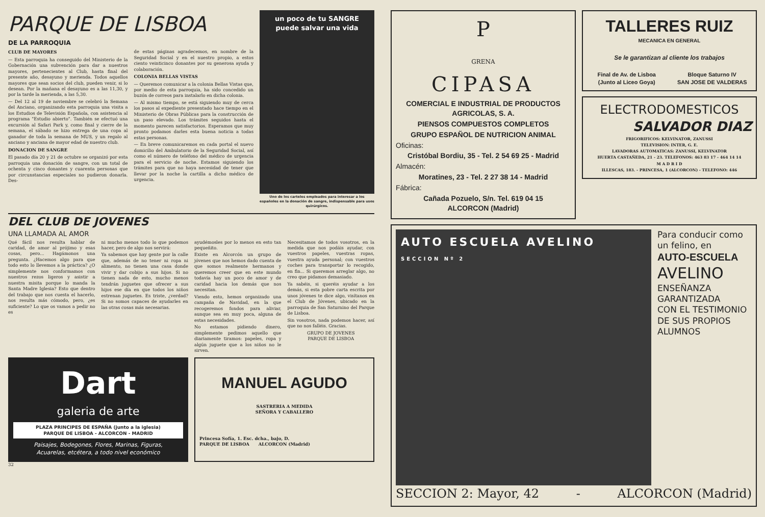PARQUE DE LISBOA
DE LA PARROQUIA
CLUB DE MAYORES
— Esta parroquia ha conseguido del Ministerio de la Gobernación una subvención para dar a nuestros mayores, pertenecientes al Club, hasta final del presente año, desayuno y merienda. Todos aquellos mayores que sean socios del club, pueden venir, si lo desean. Por la mañana el desayuno es a las 11,30, y por la tarde la merienda, a las 5,30.
— Del 12 al 19 de noviembre se celebró la Semana del Anciano, organizando esta parroquia una visita a los Estudios de Televisión Española, con asistencia al programa "Estudio abierto". También se efectuó una excursión al Safari Park y, como final y cierre de la semana, el sábado se hizo entrega de una copa al ganador de toda la semana de MUS, y un regalo al anciano y anciana de mayor edad de nuestro club.
DONACION DE SANGRE
El pasado día 20 y 21 de octubre se organizó por esta parroquia una donación de sangre, con un total de ochenta y cinco donantes y cuarenta personas que por circunstancias especiales no pudieron donarla. Des-
de estas páginas agradecemos, en nombre de la Seguridad Social y en el nuestro propio, a estos ciento veinticinco donantes por su generosa ayuda y colaboración.
COLONIA BELLAS VISTAS
— Queremos comunicar a la colonia Bellas Vistas que, por medio de esta parroquia, ha sido concedido un buzón de correos para instalarlo en dicha colonia.
— Al mismo tiempo, se está siguiendo muy de cerca los pasos al expediente presentado hace tiempo en el Ministerio de Obras Públicas para la construcción de un paso elevado. Los trámites seguidos hasta el momento parecen satisfactorios. Esperamos que muy pronto podamos darles esta buena noticia a todas estas personas.
— En breve comunicaremos en cada portal el nuevo domicilio del Ambulatorio de la Seguridad Social, así como el número de teléfono del médico de urgencia para el servicio de noche. Estamos siguiendo los trámites para que no haya necesidad de tener que llevar por la noche la cartilla a dicho médico de urgencia.
un poco de tu SANGRE
puede salvar una vida
Uno de los carteles empleados para interesar a los españoles en la donación de sangre, indispensable para usos quirúrgicos.
DEL CLUB DE JOVENES
UNA LLAMADA AL AMOR
Qué fácil nos resulta hablar de caridad, de amor al prójimo y esas cosas, pero... Hagámonos una pregunta. ¿Hacemos algo para que todo esto lo llevemos a la práctica? ¿O simplemente nos conformamos con nuestros rezos ligeros y asistir a nuestra misita porque lo manda la Santa Madre Iglesia? Esto que dentro del trabajo que nos cuesta el hacerlo, nos resulta más cómodo, pero, ¿es suficiente? Lo que os vamos a pedir no es
ni mucho menos todo lo que podemos hacer, pero de algo nos servirá:
Ya sabemos que hay gente por la calle que, además de no tener ni ropa ni alimento, no tienen una casa donde vivir y dar cobijo a sus hijos. Si no tienen nada de esto, mucho menos tendrán juguetes que ofrecer a sus hijos ese día en que todos los niños estrenan juguetes. Es triste, ¿verdad? Si no somos capaces de ayudarles en las otras cosas más necesarias.
ayudémosles por lo menos en esto tan pequeñito.
Existe en Alcorcón un grupo de jóvenes que nos hemos dado cuenta de que somos realmente hermanos y queremos creer que en este mundo todavía hay un poco de amor y de caridad hacia los demás que nos necesitan.
Viendo esto, hemos organizado una campaña de Navidad, en la que recogeremos fondos para aliviar, aunque sea en muy poca, alguna de estas necesidades.
No estamos pidiendo dinero, simplemente pedimos aquello que diariamente tiramos: papeles, ropa y algún juguete que a los niños no le sirven.
Necesitamos de todos vosotros, en la medida que nos podáis ayudar, con vuestros papeles, vuestras ropas, vuestra ayuda personal; con vuestros coches para transportar lo recogido, en fin... Si queremos arreglar algo, no creo que pidamos demasiado.
Ya sabéis, si queréis ayudar a los demás, si esta pobre carta escrita por unos jóvenes te dice algo, visítanos en el Club de Jóvenes, ubicado en la parroquia de San Saturnino del Parque de Lisboa.
Sin vosotros, nada podemos hacer, así que no nos falléis. Gracias.
GRUPO DE JOVENES
PARQUE DE LISBOA
Dart
galeria de arte
PLAZA PRINCIPES DE ESPAÑA (junto a la iglesia)
PARQUE DE LISBOA - ALCORCON - MADRID
Paisajes, Bodegones, Flores, Marinas, Figuras,
Acuarelas, etcétera, a todo nivel económico
MANUEL AGUDO
SASTRERIA A MEDIDA
SEÑORA Y CABALLERO
Princesa Sofía, 1. Esc. dcha., bajo, D.
PARQUE DE LISBOA ALCORCON (Madrid)
32
P
GRENA
CIPASA
COMERCIAL E INDUSTRIAL DE PRODUCTOS AGRICOLAS, S. A.
PIENSOS COMPUESTOS COMPLETOS
GRUPO ESPAÑOL DE NUTRICION ANIMAL
Oficinas:
Cristóbal Bordiu, 35 - Tel. 2 54 69 25 - Madrid
Almacén:
Moratines, 23 - Tel. 2 27 38 14 - Madrid
Fábrica:
Cañada Pozuelo, S/n. Tel. 619 04 15
ALCORCON (Madrid)
TALLERES RUIZ
MECANICA EN GENERAL
Se le garantizan al cliente los trabajos
Final de Av. de Lisboa
(Junto al Liceo Goya)
Bloque Saturno IV
SAN JOSE DE VALDERAS
ELECTRODOMESTICOS
SALVADOR DIAZ
FRIGORIFICOS: KELVINATOR, ZANUSSI
TELEVISION: INTER, G. E.
LAVADORAS AUTOMATICAS: ZANUSSI, KELVINATOR
HUERTA CASTAÑEDA, 21 - 23. TELEFONOS: 463 83 17 - 464 14 14
M A D R I D
ILLESCAS, 183. - PRINCESA, 1 (ALCORCON) - TELEFONO: 446
AUTO ESCUELA AVELINO
SECCION Nº 2
Para conducir como un felino, en
AUTO-ESCUELA
AVELINO
ENSEÑANZA GARANTIZADA
CON EL TESTIMONIO DE SUS PROPIOS ALUMNOS
SECCION 2: Mayor, 42 - ALCORCON (Madrid)